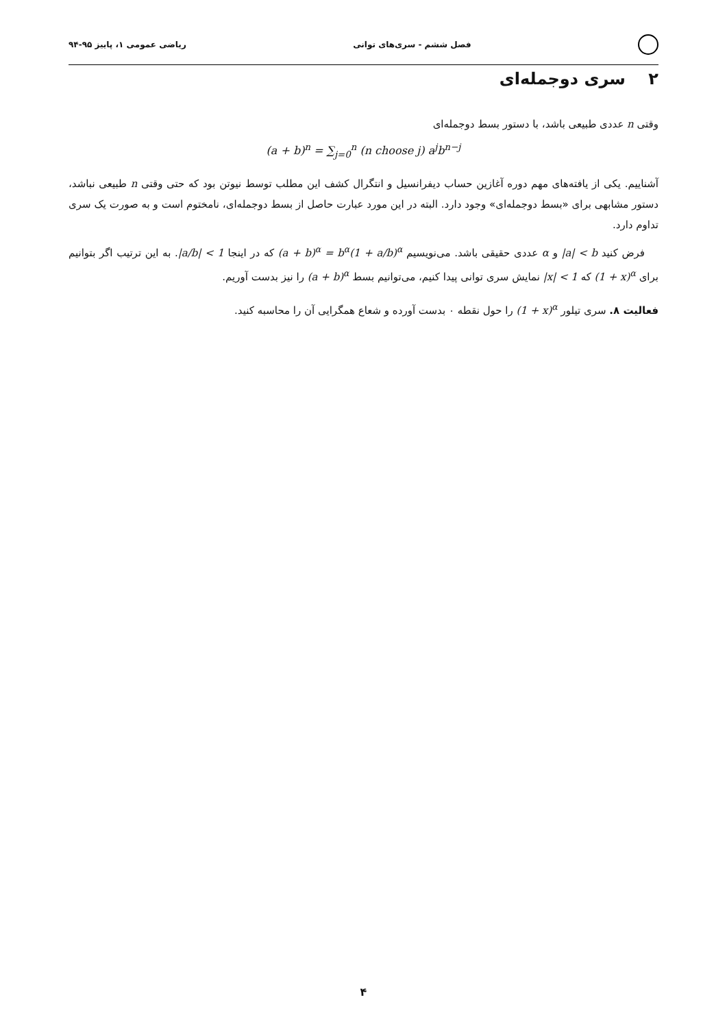فصل ششم - سری‌های توانی ریاضی عمومی ۱، پاییز ۹۵-۹۴
۲ سری دوجمله‌ای
وقتی n عددی طبیعی باشد، با دستور بسط دوجمله‌ای
(a + b)<sup>n</sup> = ∑<sub>j=0</sub><sup>n</sup> (n choose j) a<sup>j</sup>b<sup>n−j</sup>
آشناییم. یکی از یافته‌های مهم دوره آغازین حساب دیفرانسیل و انتگرال کشف این مطلب توسط نیوتن بود که حتی وقتی n طبیعی نباشد، دستور مشابهی برای «بسط دوجمله‌ای» وجود دارد. البته در این مورد عبارت حاصل از بسط دوجمله‌ای، نامختوم است و به صورت یک سری تداوم دارد.
فرض کنید |a| < b و α عددی حقیقی باشد. می‌نویسیم (a + b)<sup>α</sup> = b<sup>α</sup>(1 + a/b)<sup>α</sup> که در اینجا |a/b| < 1. به این ترتیب اگر بتوانیم برای (1 + x)<sup>α</sup> که |x| < 1 نمایش سری توانی پیدا کنیم، می‌توانیم بسط (a + b)<sup>α</sup> را نیز بدست آوریم.
فعالیت ۸. سری تیلور (1 + x)<sup>α</sup> را حول نقطه ۰ بدست آورده و شعاع همگرایی آن را محاسبه کنید.
۴